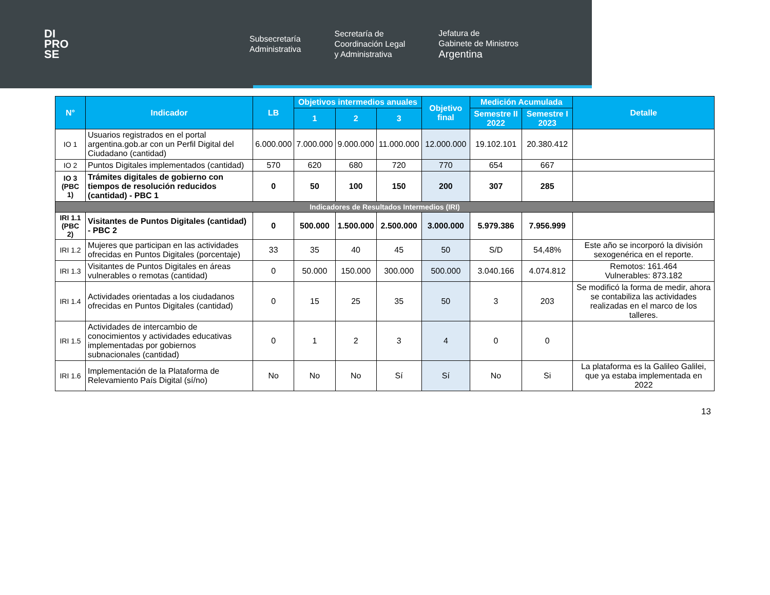DI
PRO
SE
Subsecretaría
Administrativa
Secretaría de
Coordinación Legal
y Administrativa
Jefatura de
Gabinete de Ministros
Argentina
| N° | Indicador | LB | Objetivos intermedios anuales | | | Objetivo final | Medición Acumulada | | Detalle |
| --- | --- | --- | --- | --- | --- | --- | --- | --- | --- |
| | | | 1 | 2 | 3 | | Semestre II 2022 | Semestre I 2023 | |
| IO 1 | Usuarios registrados en el portal argentina.gob.ar con un Perfil Digital del Ciudadano (cantidad) | 6.000.000 | 7.000.000 | 9.000.000 | 11.000.000 | 12.000.000 | 19.102.101 | 20.380.412 | |
| IO 2 | Puntos Digitales implementados (cantidad) | 570 | 620 | 680 | 720 | 770 | 654 | 667 | |
| IO 3 (PBC 1) | Trámites digitales de gobierno con tiempos de resolución reducidos (cantidad) - PBC 1 | 0 | 50 | 100 | 150 | 200 | 307 | 285 | |
| Indicadores de Resultados Intermedios (IRI) | | | | | | | | | |
| IRI 1.1 (PBC 2) | Visitantes de Puntos Digitales (cantidad) - PBC 2 | 0 | 500.000 | 1.500.000 | 2.500.000 | 3.000.000 | 5.979.386 | 7.956.999 | |
| IRI 1.2 | Mujeres que participan en las actividades ofrecidas en Puntos Digitales (porcentaje) | 33 | 35 | 40 | 45 | 50 | S/D | 54,48% | Este año se incorporó la división sexogenérica en el reporte. |
| IRI 1.3 | Visitantes de Puntos Digitales en áreas vulnerables o remotas (cantidad) | 0 | 50.000 | 150.000 | 300.000 | 500.000 | 3.040.166 | 4.074.812 | Remotos: 161.464 Vulnerables: 873.182 |
| IRI 1.4 | Actividades orientadas a los ciudadanos ofrecidas en Puntos Digitales (cantidad) | 0 | 15 | 25 | 35 | 50 | 3 | 203 | Se modificó la forma de medir, ahora se contabiliza las actividades realizadas en el marco de los talleres. |
| IRI 1.5 | Actividades de intercambio de conocimientos y actividades educativas implementadas por gobiernos subnacionales (cantidad) | 0 | 1 | 2 | 3 | 4 | 0 | 0 | |
| IRI 1.6 | Implementación de la Plataforma de Relevamiento País Digital (sí/no) | No | No | No | Sí | Sí | No | Si | La plataforma es la Galileo Galilei, que ya estaba implementada en 2022 |
13